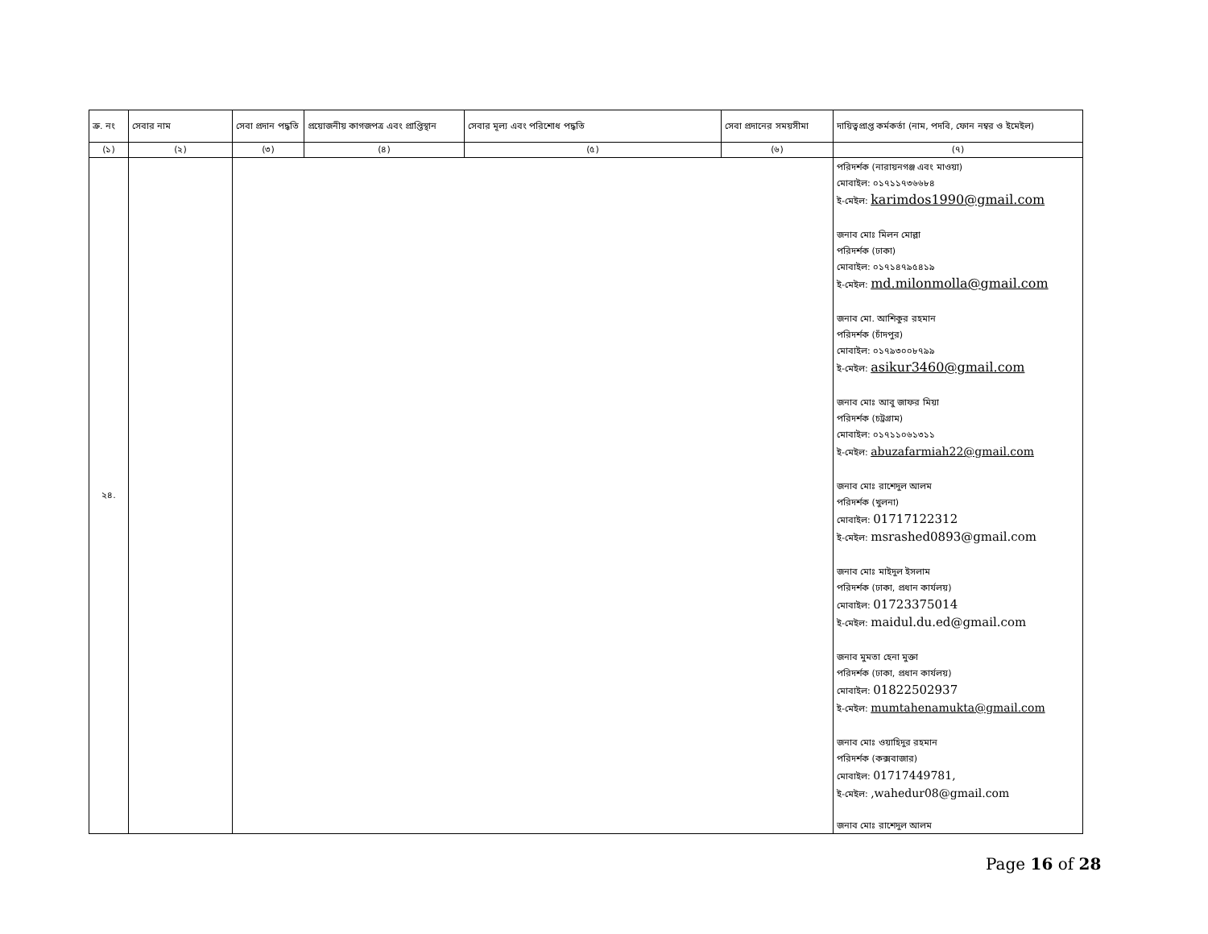| ক্র. নং | সেবার নাম | সেবা প্রদান পদ্ধতি | প্রয়োজনীয় কাগজপত্র এবং প্রাপ্তিস্থান | সেবার মূল্য এবং পরিশোধ পদ্ধতি | সেবা প্রদানের সময়সীমা | দায়িত্বপ্রাপ্ত কর্মকর্তা (নাম, পদবি, ফোন নম্বর ও ইমেইল) |
| --- | --- | --- | --- | --- | --- | --- |
| (১) | (২) | (৩) | (৪) | (৫) | (৬) | (৭) |
| ২৪. | | | | | | পরিদর্শক (নারায়নগঞ্জ এবং মাওয়া) মোবাইল: ০১৭১১৭৩৬৬৮৪ ই-মেইল: karimdos1990@gmail.com জনাব মোঃ মিলন মোল্লা পরিদর্শক (ঢাকা) মোবাইল: ০১৭১৪৭৯৫৪১৯ ই-মেইল: md.milonmolla@gmail.com জনাব মো. আশিকুর রহমান পরিদর্শক (চাঁদপুর) মোবাইল: ০১৭৯৩০০৮৭৯৯ ই-মেইল: asikur3460@gmail.com জনাব মোঃ আবু জাফর মিয়া পরিদর্শক (চট্রগ্রাম) মোবাইল: ০১৭১১০৬১৩১১ ই-মেইল: abuzafarmiah22@gmail.com জনাব মোঃ রাশেদুল আলম পরিদর্শক (খুলনা) মোবাইল: 01717122312 ই-মেইল: msrashed0893@gmail.com জনাব মোঃ মাইদুল ইসলাম পরিদর্শক (ঢাকা, প্রধান কার্যলয়) মোবাইল: 01723375014 ই-মেইল: maidul.du.ed@gmail.com জনাব মুমতা হেনা মুক্তা পরিদর্শক (ঢাকা, প্রধান কার্যলয়) মোবাইল: 01822502937 ই-মেইল: mumtahenamukta@gmail.com জনাব মোঃ ওয়াহিদুর রহমান পরিদর্শক (কক্সবাজার) মোবাইল: 01717449781, ই-মেইল: ,wahedur08@gmail.com জনাব মোঃ রাশেদুল আলম |
Page 16 of 28